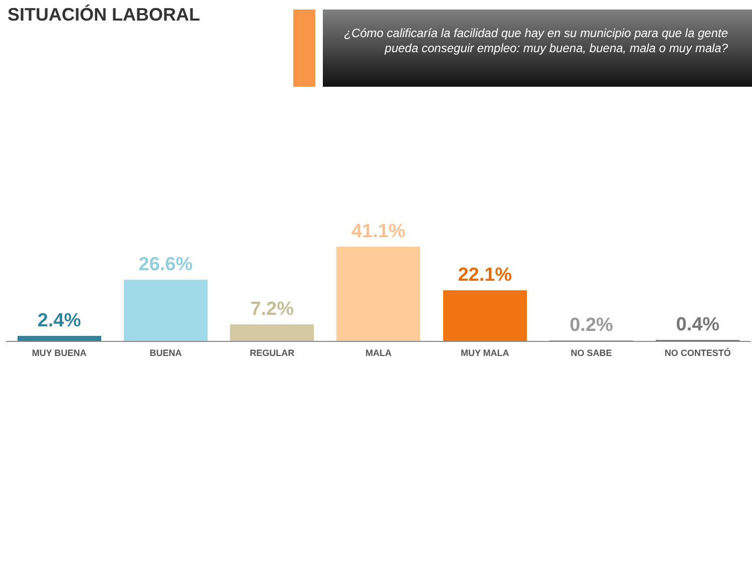SITUACIÓN LABORAL
¿Cómo calificaría la facilidad que hay en su municipio para que la gente pueda conseguir empleo: muy buena, buena, mala o muy mala?
2.4%
26.6%
7.2%
41.1%
22.1%
0.2%
0.4%
MUY BUENA BUENA REGULAR MALA MUY MALA NO SABE NO CONTESTÓ